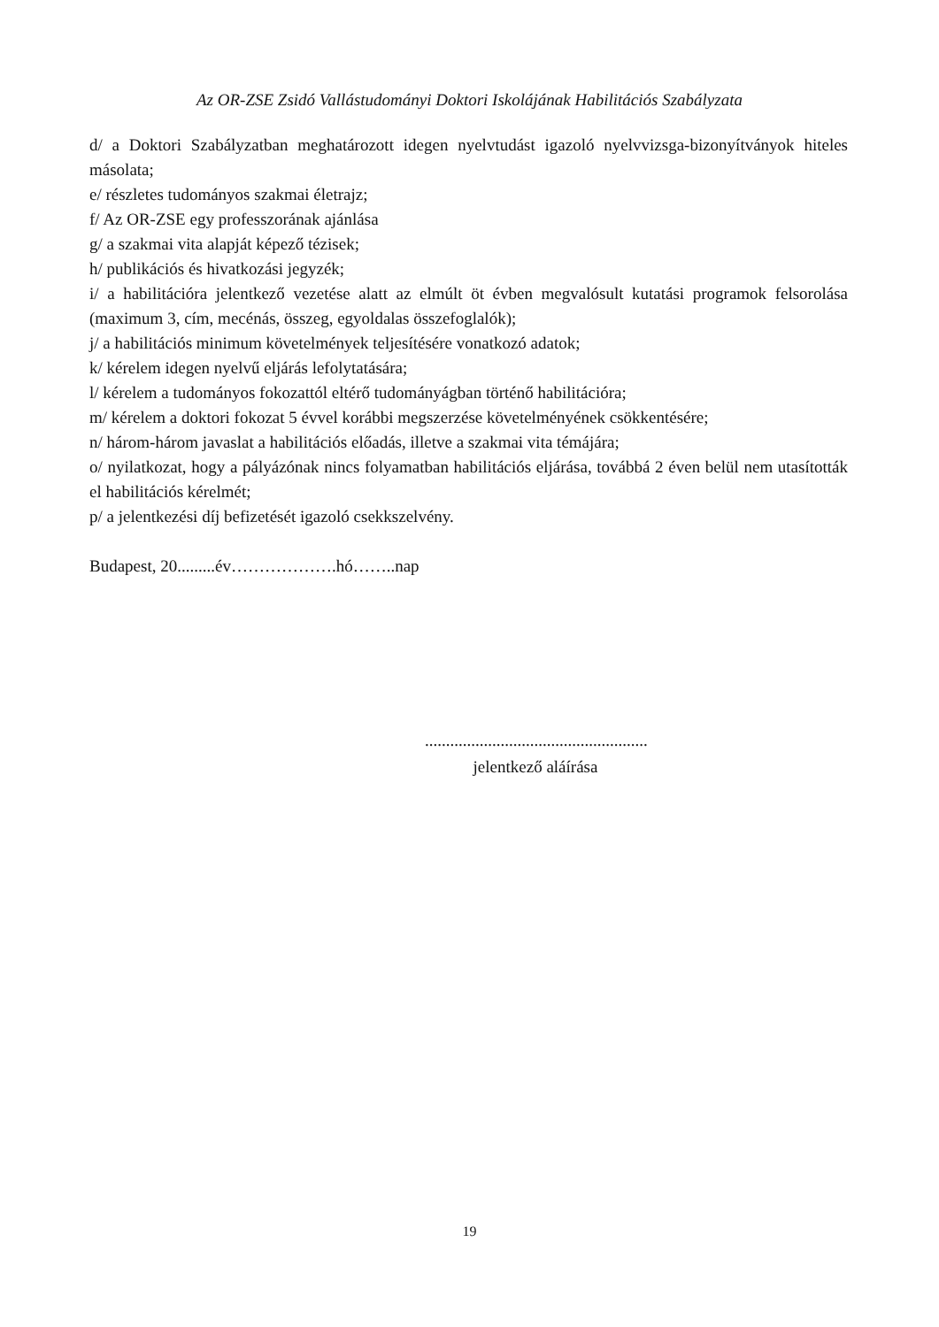Az OR-ZSE Zsidó Vallástudományi Doktori Iskolájának Habilitációs Szabályzata
d/ a Doktori Szabályzatban meghatározott idegen nyelvtudást igazoló nyelvvizsga-bizonyítványok hiteles másolata;
e/ részletes tudományos szakmai életrajz;
f/ Az OR-ZSE egy professzorának ajánlása
g/ a szakmai vita alapját képező tézisek;
h/ publikációs és hivatkozási jegyzék;
i/ a habilitációra jelentkező vezetése alatt az elmúlt öt évben megvalósult kutatási programok felsorolása (maximum 3, cím, mecénás, összeg, egyoldalas összefoglalók);
j/ a habilitációs minimum követelmények teljesítésére vonatkozó adatok;
k/ kérelem idegen nyelvű eljárás lefolytatására;
l/ kérelem a tudományos fokozattól eltérő tudományágban történő habilitációra;
m/ kérelem a doktori fokozat 5 évvel korábbi megszerzése követelményének csökkentésére;
n/ három-három javaslat a habilitációs előadás, illetve a szakmai vita témájára;
o/ nyilatkozat, hogy a pályázónak nincs folyamatban habilitációs eljárása, továbbá 2 éven belül nem utasították el habilitációs kérelmét;
p/ a jelentkezési díj befizetését igazoló csekkszelvény.
Budapest, 20.........év……………….hó……..nap
.....................................................
jelentkező aláírása
19